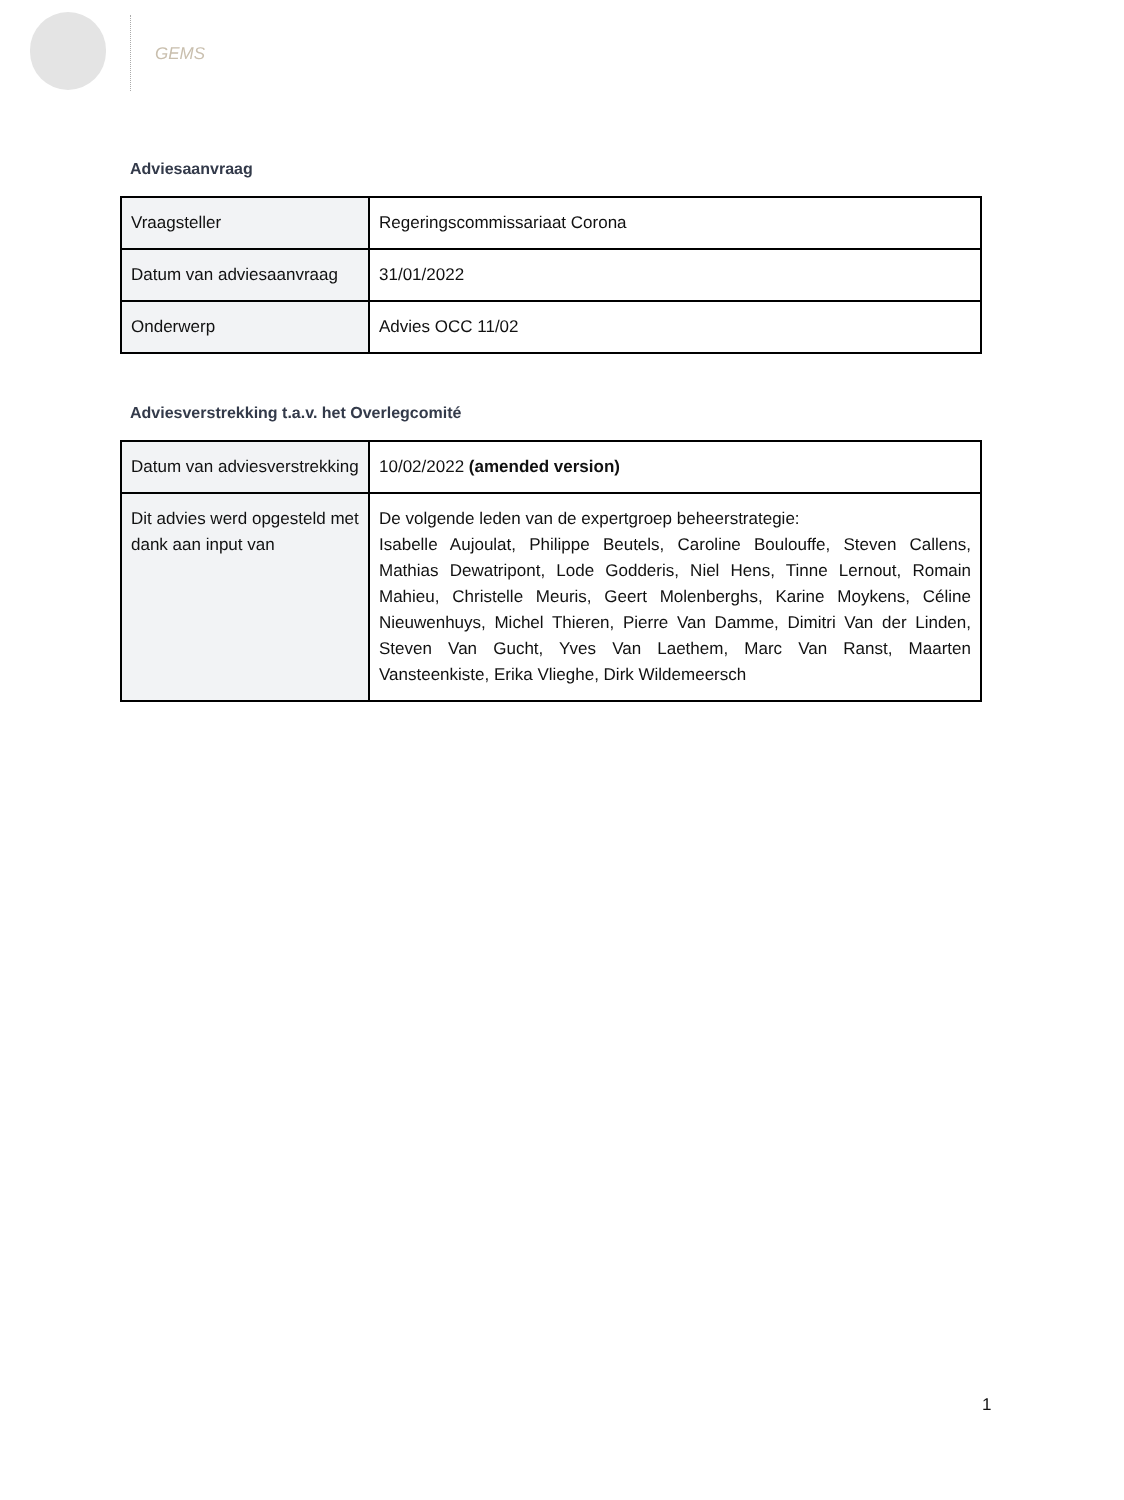GEMS
Adviesaanvraag
| Vraagsteller | Regeringscommissariaat Corona |
| Datum van adviesaanvraag | 31/01/2022 |
| Onderwerp | Advies OCC 11/02 |
Adviesverstrekking t.a.v. het Overlegcomité
| Datum van adviesverstrekking | 10/02/2022 (amended version) |
| Dit advies werd opgesteld met dank aan input van | De volgende leden van de expertgroep beheerstrategie: Isabelle Aujoulat, Philippe Beutels, Caroline Boulouffe, Steven Callens, Mathias Dewatripont, Lode Godderis, Niel Hens, Tinne Lernout, Romain Mahieu, Christelle Meuris, Geert Molenberghs, Karine Moykens, Céline Nieuwenhuys, Michel Thieren, Pierre Van Damme, Dimitri Van der Linden, Steven Van Gucht, Yves Van Laethem, Marc Van Ranst, Maarten Vansteenkiste, Erika Vlieghe, Dirk Wildemeersch |
1